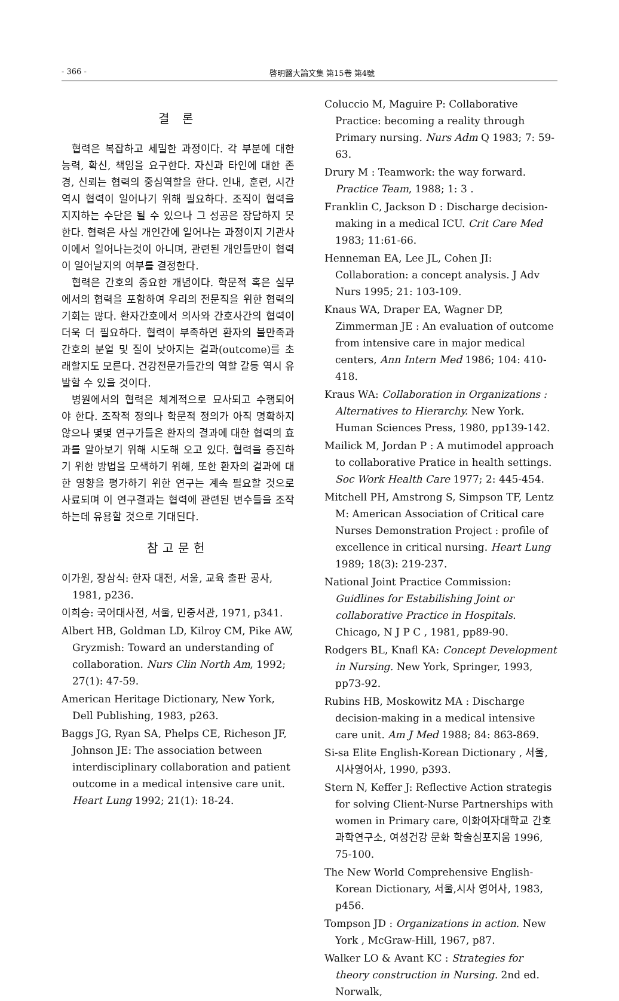- 366 - 啓明醫大論文集 第15卷 第4號
결 론
협력은 복잡하고 세밀한 과정이다. 각 부분에 대한 능력, 확신, 책임을 요구한다. 자신과 타인에 대한 존경, 신뢰는 협력의 중심역할을 한다. 인내, 훈련, 시간 역시 협력이 일어나기 위해 필요하다. 조직이 협력을 지지하는 수단은 될 수 있으나 그 성공은 장담하지 못한다. 협력은 사실 개인간에 일어나는 과정이지 기관사이에서 일어나는것이 아니며, 관련된 개인들만이 협력이 일어날지의 여부를 결정한다.
협력은 간호의 중요한 개념이다. 학문적 혹은 실무에서의 협력을 포함하여 우리의 전문직을 위한 협력의 기회는 많다. 환자간호에서 의사와 간호사간의 협력이 더욱 더 필요하다. 협력이 부족하면 환자의 불만족과 간호의 분열 및 질이 낮아지는 결과(outcome)를 초래할지도 모른다. 건강전문가들간의 역할 갈등 역시 유발할 수 있을 것이다.
병원에서의 협력은 체계적으로 묘사되고 수행되어야 한다. 조작적 정의나 학문적 정의가 아직 명확하지 않으나 몇몇 연구가들은 환자의 결과에 대한 협력의 효과를 알아보기 위해 시도해 오고 있다. 협력을 증진하기 위한 방법을 모색하기 위해, 또한 환자의 결과에 대한 영향을 평가하기 위한 연구는 계속 필요할 것으로 사료되며 이 연구결과는 협력에 관련된 변수들을 조작하는데 유용할 것으로 기대된다.
참고문헌
이가원, 장삼식: 한자 대전, 서울, 교육 출판 공사, 1981, p236.
이희승: 국어대사전, 서울, 민중서관, 1971, p341.
Albert HB, Goldman LD, Kilroy CM, Pike AW, Gryzmish: Toward an understanding of collaboration. Nurs Clin North Am, 1992; 27(1): 47-59.
American Heritage Dictionary, New York, Dell Publishing, 1983, p263.
Baggs JG, Ryan SA, Phelps CE, Richeson JF, Johnson JE: The association between interdisciplinary collaboration and patient outcome in a medical intensive care unit. Heart Lung 1992; 21(1): 18-24.
Coluccio M, Maguire P: Collaborative Practice: becoming a reality through Primary nursing. Nurs Adm Q 1983; 7: 59-63.
Drury M : Teamwork: the way forward. Practice Team, 1988; 1: 3 .
Franklin C, Jackson D : Discharge decision-making in a medical ICU. Crit Care Med 1983; 11:61-66.
Henneman EA, Lee JL, Cohen JI: Collaboration: a concept analysis. J Adv Nurs 1995; 21: 103-109.
Knaus WA, Draper EA, Wagner DP, Zimmerman JE : An evaluation of outcome from intensive care in major medical centers, Ann Intern Med 1986; 104: 410-418.
Kraus WA: Collaboration in Organizations : Alternatives to Hierarchy. New York. Human Sciences Press, 1980, pp139-142.
Mailick M, Jordan P : A mutimodel approach to collaborative Pratice in health settings. Soc Work Health Care 1977; 2: 445-454.
Mitchell PH, Amstrong S, Simpson TF, Lentz M: American Association of Critical care Nurses Demonstration Project : profile of excellence in critical nursing. Heart Lung 1989; 18(3): 219-237.
National Joint Practice Commission: Guidlines for Estabilishing Joint or collaborative Practice in Hospitals. Chicago, N J P C , 1981, pp89-90.
Rodgers BL, Knafl KA: Concept Development in Nursing. New York, Springer, 1993, pp73-92.
Rubins HB, Moskowitz MA : Discharge decision-making in a medical intensive care unit. Am J Med 1988; 84: 863-869.
Si-sa Elite English-Korean Dictionary , 서울, 시사영어사, 1990, p393.
Stern N, Keffer J: Reflective Action strategis for solving Client-Nurse Partnerships with women in Primary care, 이화여자대학교 간호과학연구소, 여성건강 문화 학술심포지움 1996, 75-100.
The New World Comprehensive English-Korean Dictionary, 서울,시사 영어사, 1983, p456.
Tompson JD : Organizations in action. New York , McGraw-Hill, 1967, p87.
Walker LO & Avant KC : Strategies for theory construction in Nursing. 2nd ed. Norwalk,